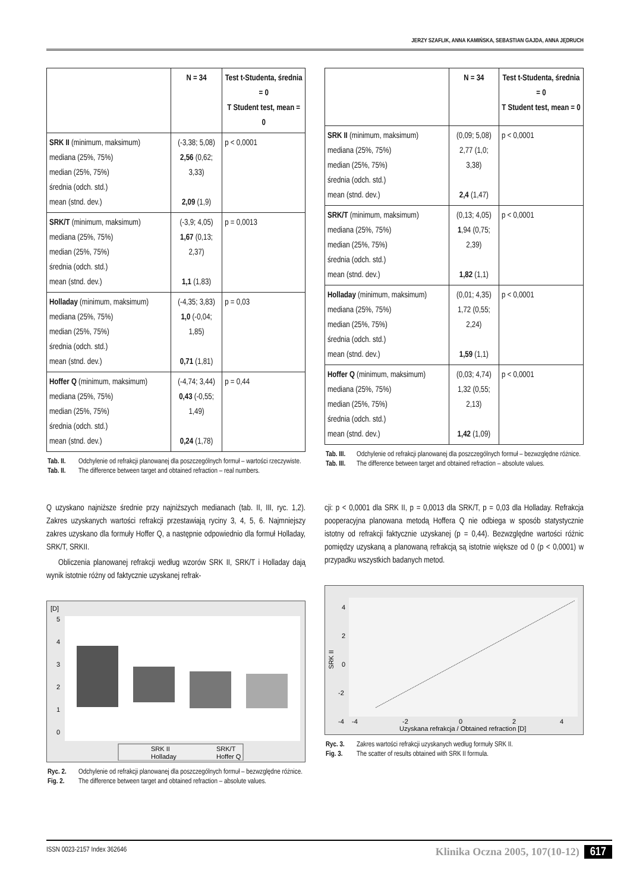JERZY SZAFLIK, ANNA KAMIŃSKA, SEBASTIAN GAJDA, ANNA JĘDRUCH
| | N = 34 | Test t-Studenta, średnia = 0 T Student test, mean = 0 |
| --- | --- | --- |
| SRK II (minimum, maksimum) mediana (25%, 75%) median (25%, 75%) średnia (odch. std.) mean (stnd. dev.) | (-3,38; 5,08) 2,56 (0,62; 3,33) 2,09 (1,9) | p < 0,0001 |
| SRK/T (minimum, maksimum) mediana (25%, 75%) median (25%, 75%) średnia (odch. std.) mean (stnd. dev.) | (-3,9; 4,05) 1,67 (0,13; 2,37) 1,1 (1,83) | p = 0,0013 |
| Holladay (minimum, maksimum) mediana (25%, 75%) median (25%, 75%) średnia (odch. std.) mean (stnd. dev.) | (-4,35; 3,83) 1,0 (-0,04; 1,85) 0,71 (1,81) | p = 0,03 |
| Hoffer Q (minimum, maksimum) mediana (25%, 75%) median (25%, 75%) średnia (odch. std.) mean (stnd. dev.) | (-4,74; 3,44) 0,43 (-0,55; 1,49) 0,24 (1,78) | p = 0,44 |
Tab. II. Odchylenie od refrakcji planowanej dla poszczególnych formuł – wartości rzeczywiste.
Tab. II. The difference between target and obtained refraction – real numbers.
| | N = 34 | Test t-Studenta, średnia = 0 T Student test, mean = 0 |
| --- | --- | --- |
| SRK II (minimum, maksimum) mediana (25%, 75%) median (25%, 75%) średnia (odch. std.) mean (stnd. dev.) | (0,09; 5,08) 2,77 (1,0; 3,38) 2,4 (1,47) | p < 0,0001 |
| SRK/T (minimum, maksimum) mediana (25%, 75%) median (25%, 75%) średnia (odch. std.) mean (stnd. dev.) | (0,13; 4,05) 1 ,94 (0,75; 2,39) 1,82 (1,1) | p < 0,0001 |
| Holladay (minimum, maksimum) mediana (25%, 75%) median (25%, 75%) średnia (odch. std.) mean (stnd. dev.) | (0,01; 4,35) 1,72 (0,55; 2,24) 1,59 (1,1) | p < 0,0001 |
| Hoffer Q (minimum, maksimum) mediana (25%, 75%) median (25%, 75%) średnia (odch. std.) mean (stnd. dev.) | (0,03; 4,74) 1,32 (0,55; 2,13) 1,42 (1,09) | p < 0,0001 |
Tab. III. Odchylenie od refrakcji planowanej dla poszczególnych formuł – bezwzględne różnice.
Tab. III. The difference between target and obtained refraction – absolute values.
Q uzyskano najniższe średnie przy najniższych medianach (tab. II, III, ryc. 1,2). Zakres uzyskanych wartości refrakcji przestawiają ryciny 3, 4, 5, 6. Najmniejszy zakres uzyskano dla formuły Hoffer Q, a następnie odpowiednio dla formuł Holladay, SRK/T, SRKII.
Obliczenia planowanej refrakcji według wzorów SRK II, SRK/T i Holladay dają wynik istotnie różny od faktycznie uzyskanej refrak-
[D]
5
4
3
2
1
0
SRK II
SRK/T
Holladay
Hoffer Q
Ryc. 2. Odchylenie od refrakcji planowanej dla poszczególnych formuł – bezwzględne różnice.
Fig. 2. The difference between target and obtained refraction – absolute values.
cji: p < 0,0001 dla SRK II, p = 0,0013 dla SRK/T, p = 0,03 dla Holladay. Refrakcja pooperacyjna planowana metodą Hoffera Q nie odbiega w sposób statystycznie istotny od refrakcji faktycznie uzyskanej (p = 0,44). Bezwzględne wartości różnic pomiędzy uzyskaną a planowaną refrakcją są istotnie większe od 0 (p < 0,0001) w przypadku wszystkich badanych metod.
4
2
0
-2
-4
SRK II
-4
-2
0
2
4
Uzyskana refrakcja / Obtained refraction [D]
Ryc. 3. Zakres wartości refrakcji uzyskanych według formuły SRK II.
Fig. 3. The scatter of results obtained with SRK II formula.
ISSN 0023-2157 Index 362646 Klinika Oczna 2005, 107(10-12) 617